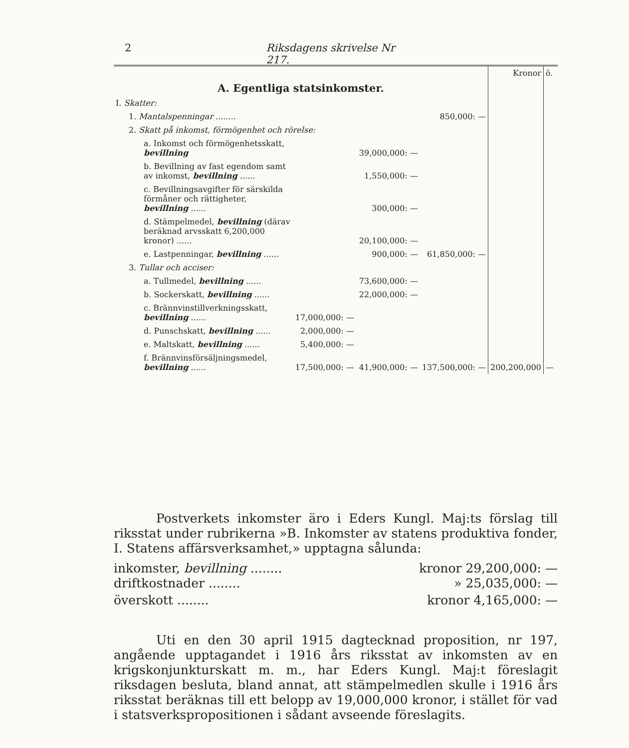2 Riksdagens skrivelse Nr 217.
| | | | | Kronor | ö. |
| A. Egentliga statsinkomster. | | | | | |
| I. Skatter: | | | | | |
| 1. Mantalspenningar ........ | | | 850,000: — | | |
| 2. Skatt på inkomst, förmögenhet och rörelse: | | | | | |
| a. Inkomst och förmögenhetsskatt, bevillning | | 39,000,000: — | | | |
| b. Bevillning av fast egendom samt av inkomst, bevillning ...... | | 1,550,000: — | | | |
| c. Bevillningsavgifter för särskilda förmåner och rättigheter, bevillning ...... | | 300,000: — | | | |
| d. Stämpelmedel, bevillning (därav beräknad arvsskatt 6,200,000 kronor) ...... | | 20,100,000: — | | | |
| e. Lastpenningar, bevillning ...... | | 900,000: — | 61,850,000: — | | |
| 3. Tullar och acciser: | | | | | |
| a. Tullmedel, bevillning ...... | | 73,600,000: — | | | |
| b. Sockerskatt, bevillning ...... | | 22,000,000: — | | | |
| c. Brännvinstillverkningsskatt, bevillning ...... | 17,000,000: — | | | | |
| d. Punschskatt, bevillning ...... | 2,000,000: — | | | | |
| e. Maltskatt, bevillning ...... | 5,400,000: — | | | | |
| f. Brännvinsförsäljningsmedel, bevillning ...... | 17,500,000: — | 41,900,000: — | 137,500,000: — | 200,200,000 | — |
Postverkets inkomster äro i Eders Kungl. Maj:ts förslag till riksstat under rubrikerna »B. Inkomster av statens produktiva fonder, I. Statens affärsverksamhet,» upptagna sålunda:
inkomster, bevillning ........ kronor 29,200,000: —
driftkostnader ........ » 25,035,000: —
överskott ........ kronor 4,165,000: —
Uti en den 30 april 1915 dagtecknad proposition, nr 197, angående upptagandet i 1916 års riksstat av inkomsten av en krigskonjunkturskatt m. m., har Eders Kungl. Maj:t föreslagit riksdagen besluta, bland annat, att stämpelmedlen skulle i 1916 års riksstat beräknas till ett belopp av 19,000,000 kronor, i stället för vad i statsverkspropositionen i sådant avseende föreslagits.